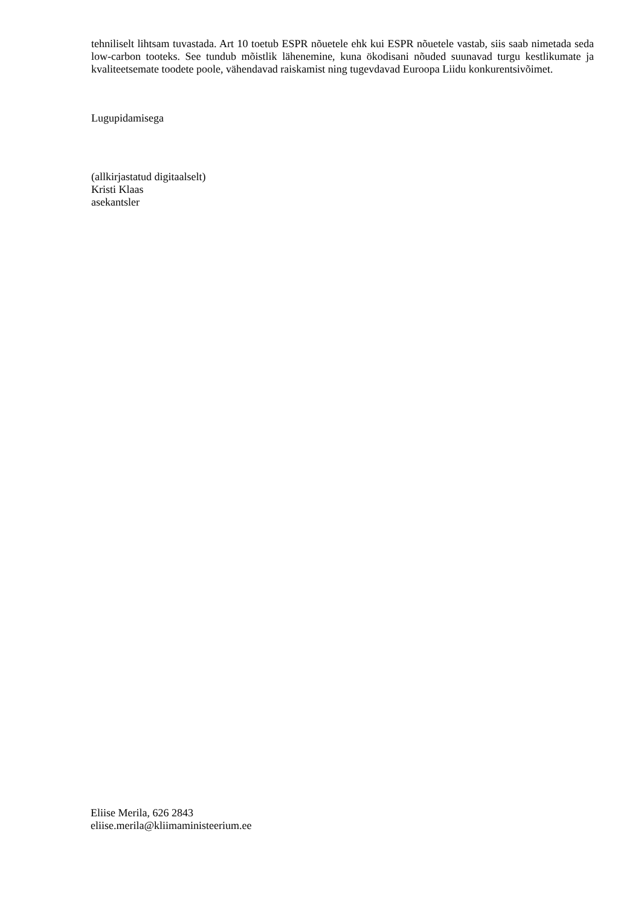tehniliselt lihtsam tuvastada. Art 10 toetub ESPR nõuetele ehk kui ESPR nõuetele vastab, siis saab nimetada seda low-carbon tooteks. See tundub mõistlik lähenemine, kuna ökodisani nõuded suunavad turgu kestlikumate ja kvaliteetsemate toodete poole, vähendavad raiskamist ning tugevdavad Euroopa Liidu konkurentsivõimet.
Lugupidamisega
(allkirjastatud digitaalselt)
Kristi Klaas
asekantsler
Eliise Merila, 626 2843
eliise.merila@kliimaministeerium.ee